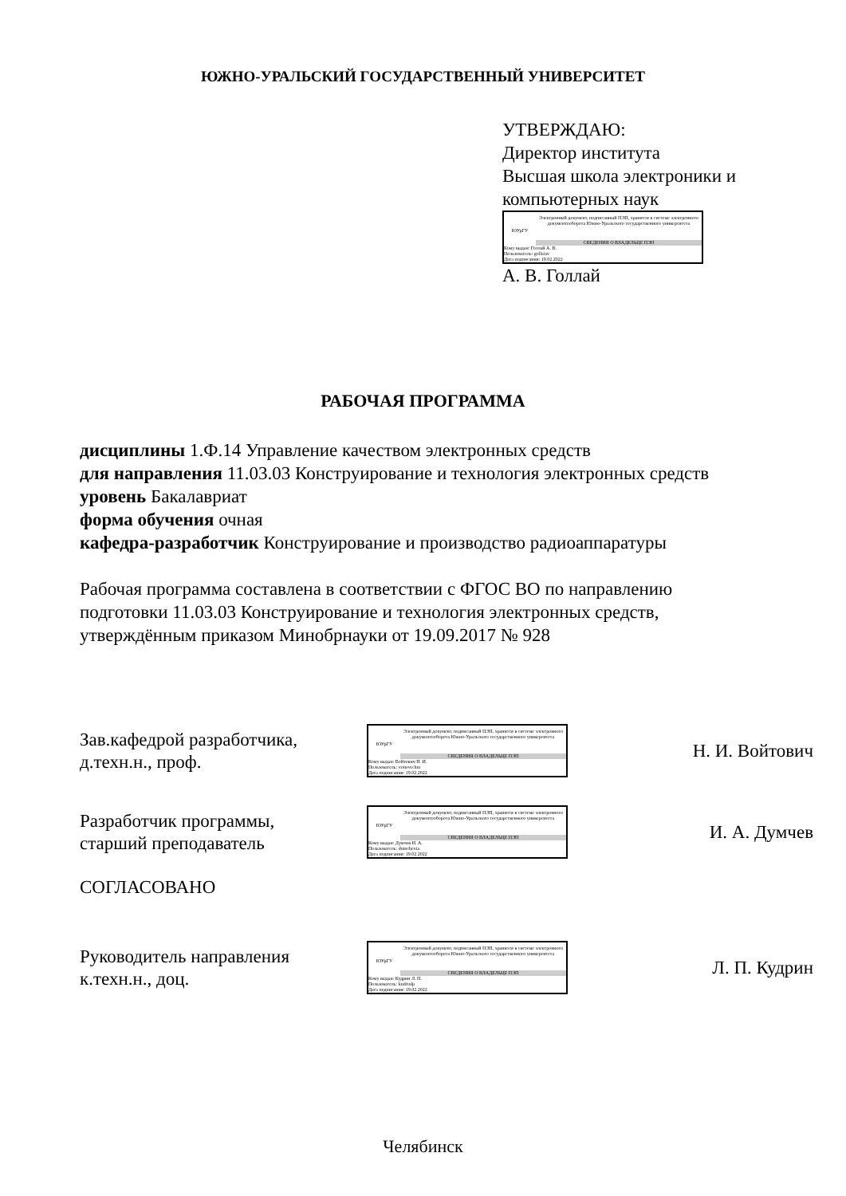ЮЖНО-УРАЛЬСКИЙ ГОСУДАРСТВЕННЫЙ УНИВЕРСИТЕТ
УТВЕРЖДАЮ:
Директор института
Высшая школа электроники и
компьютерных наук
ЮУрГУ
Электронный документ, подписанный ПЭП, хранится в системе электронного документооборота Южно-Уральского государственного университета
СВЕДЕНИЯ О ВЛАДЕЛЬЦЕ ПЭП
Кому выдан: Голлай А. В.
Пользователь: gollaiav
Дата подписания: 19.02.2022
А. В. Голлай
РАБОЧАЯ ПРОГРАММА
дисциплины 1.Ф.14 Управление качеством электронных средств
для направления 11.03.03 Конструирование и технология электронных средств
уровень Бакалавриат
форма обучения очная
кафедра-разработчик Конструирование и производство радиоаппаратуры
Рабочая программа составлена в соответствии с ФГОС ВО по направлению
подготовки 11.03.03 Конструирование и технология электронных средств,
утверждённым приказом Минобрнауки от 19.09.2017 № 928
Зав.кафедрой разработчика,
д.техн.н., проф.
ЮУрГУ
Электронный документ, подписанный ПЭП, хранится в системе электронного документооборота Южно-Уральского государственного университета
СВЕДЕНИЯ О ВЛАДЕЛЬЦЕ ПЭП
Кому выдан: Войтович Н. И.
Пользователь: voitovichni
Дата подписания: 19.02.2022
Н. И. Войтович
Разработчик программы,
старший преподаватель
ЮУрГУ
Электронный документ, подписанный ПЭП, хранится в системе электронного документооборота Южно-Уральского государственного университета
СВЕДЕНИЯ О ВЛАДЕЛЬЦЕ ПЭП
Кому выдан: Думчев И. А.
Пользователь: dumchevia
Дата подписания: 19.02.2022
И. А. Думчев
СОГЛАСОВАНО
Руководитель направления
к.техн.н., доц.
ЮУрГУ
Электронный документ, подписанный ПЭП, хранится в системе электронного документооборота Южно-Уральского государственного университета
СВЕДЕНИЯ О ВЛАДЕЛЬЦЕ ПЭП
Кому выдан: Кудрин Л. П.
Пользователь: kudrinlp
Дата подписания: 19.02.2022
Л. П. Кудрин
Челябинск